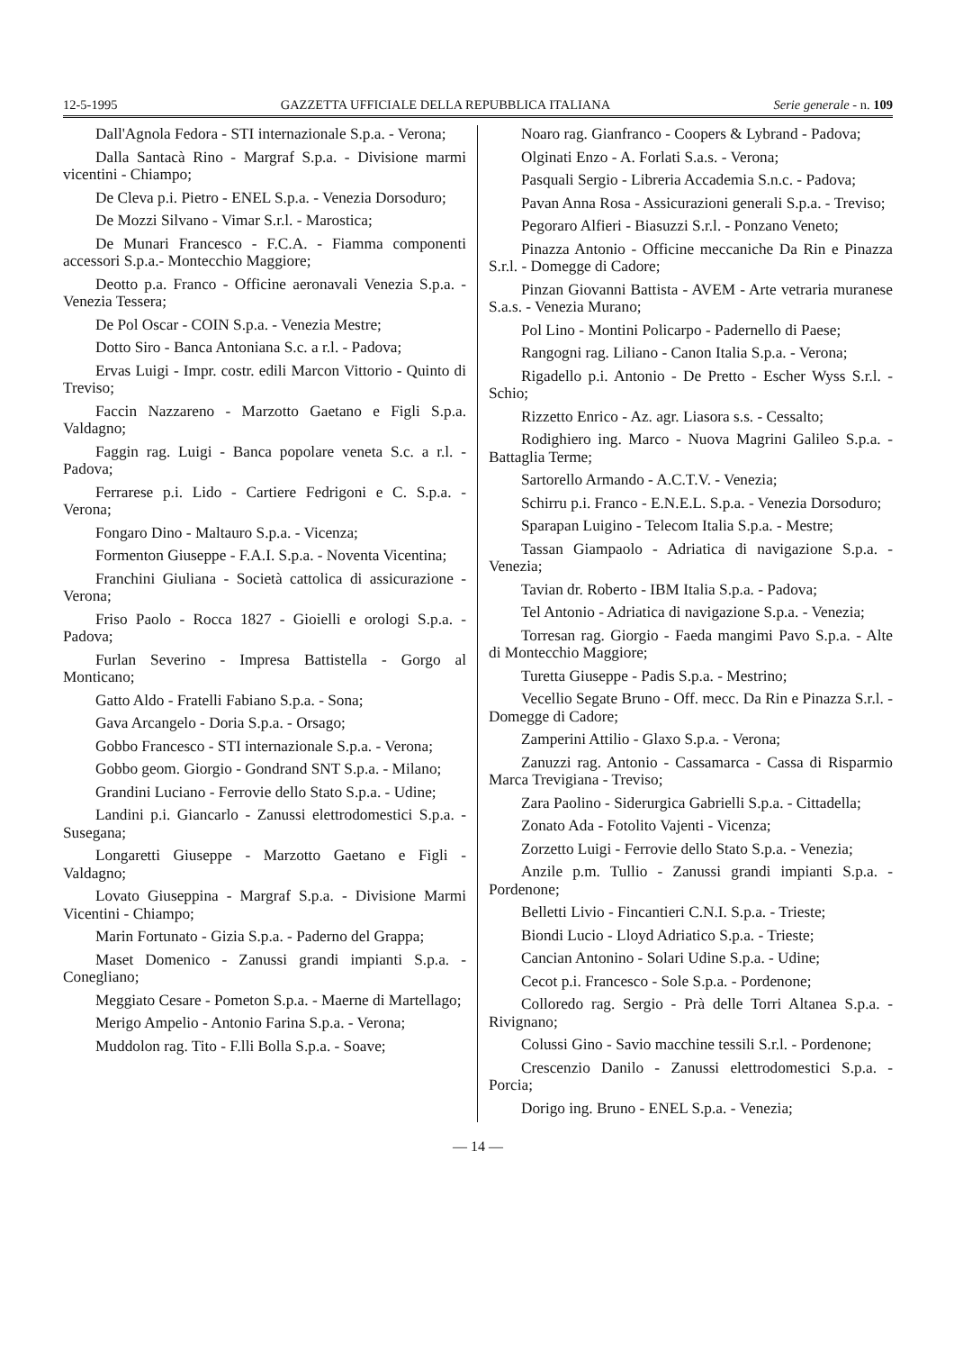12-5-1995 GAZZETTA UFFICIALE DELLA REPUBBLICA ITALIANA Serie generale - n. 109
Dall'Agnola Fedora - STI internazionale S.p.a. - Verona;
Dalla Santacà Rino - Margraf S.p.a. - Divisione marmi vicentini - Chiampo;
De Cleva p.i. Pietro - ENEL S.p.a. - Venezia Dorsoduro;
De Mozzi Silvano - Vimar S.r.l. - Marostica;
De Munari Francesco - F.C.A. - Fiamma componenti accessori S.p.a.- Montecchio Maggiore;
Deotto p.a. Franco - Officine aeronavali Venezia S.p.a. - Venezia Tessera;
De Pol Oscar - COIN S.p.a. - Venezia Mestre;
Dotto Siro - Banca Antoniana S.c. a r.l. - Padova;
Ervas Luigi - Impr. costr. edili Marcon Vittorio - Quinto di Treviso;
Faccin Nazzareno - Marzotto Gaetano e Figli S.p.a. Valdagno;
Faggin rag. Luigi - Banca popolare veneta S.c. a r.l. - Padova;
Ferrarese p.i. Lido - Cartiere Fedrigoni e C. S.p.a. - Verona;
Fongaro Dino - Maltauro S.p.a. - Vicenza;
Formenton Giuseppe - F.A.I. S.p.a. - Noventa Vicentina;
Franchini Giuliana - Società cattolica di assicurazione - Verona;
Friso Paolo - Rocca 1827 - Gioielli e orologi S.p.a. - Padova;
Furlan Severino - Impresa Battistella - Gorgo al Monticano;
Gatto Aldo - Fratelli Fabiano S.p.a. - Sona;
Gava Arcangelo - Doria S.p.a. - Orsago;
Gobbo Francesco - STI internazionale S.p.a. - Verona;
Gobbo geom. Giorgio - Gondrand SNT S.p.a. - Milano;
Grandini Luciano - Ferrovie dello Stato S.p.a. - Udine;
Landini p.i. Giancarlo - Zanussi elettrodomestici S.p.a. - Susegana;
Longaretti Giuseppe - Marzotto Gaetano e Figli - Valdagno;
Lovato Giuseppina - Margraf S.p.a. - Divisione Marmi Vicentini - Chiampo;
Marin Fortunato - Gizia S.p.a. - Paderno del Grappa;
Maset Domenico - Zanussi grandi impianti S.p.a. - Conegliano;
Meggiato Cesare - Pometon S.p.a. - Maerne di Martellago;
Merigo Ampelio - Antonio Farina S.p.a. - Verona;
Muddolon rag. Tito - F.lli Bolla S.p.a. - Soave;
Noaro rag. Gianfranco - Coopers & Lybrand - Padova;
Olginati Enzo - A. Forlati S.a.s. - Verona;
Pasquali Sergio - Libreria Accademia S.n.c. - Padova;
Pavan Anna Rosa - Assicurazioni generali S.p.a. - Treviso;
Pegoraro Alfieri - Biasuzzi S.r.l. - Ponzano Veneto;
Pinazza Antonio - Officine meccaniche Da Rin e Pinazza S.r.l. - Domegge di Cadore;
Pinzan Giovanni Battista - AVEM - Arte vetraria muranese S.a.s. - Venezia Murano;
Pol Lino - Montini Policarpo - Padernello di Paese;
Rangogni rag. Liliano - Canon Italia S.p.a. - Verona;
Rigadello p.i. Antonio - De Pretto - Escher Wyss S.r.l. - Schio;
Rizzetto Enrico - Az. agr. Liasora s.s. - Cessalto;
Rodighiero ing. Marco - Nuova Magrini Galileo S.p.a. - Battaglia Terme;
Sartorello Armando - A.C.T.V. - Venezia;
Schirru p.i. Franco - E.N.E.L. S.p.a. - Venezia Dorsoduro;
Sparapan Luigino - Telecom Italia S.p.a. - Mestre;
Tassan Giampaolo - Adriatica di navigazione S.p.a. - Venezia;
Tavian dr. Roberto - IBM Italia S.p.a. - Padova;
Tel Antonio - Adriatica di navigazione S.p.a. - Venezia;
Torresan rag. Giorgio - Faeda mangimi Pavo S.p.a. - Alte di Montecchio Maggiore;
Turetta Giuseppe - Padis S.p.a. - Mestrino;
Vecellio Segate Bruno - Off. mecc. Da Rin e Pinazza S.r.l. - Domegge di Cadore;
Zamperini Attilio - Glaxo S.p.a. - Verona;
Zanuzzi rag. Antonio - Cassamarca - Cassa di Risparmio Marca Trevigiana - Treviso;
Zara Paolino - Siderurgica Gabrielli S.p.a. - Cittadella;
Zonato Ada - Fotolito Vajenti - Vicenza;
Zorzetto Luigi - Ferrovie dello Stato S.p.a. - Venezia;
Anzile p.m. Tullio - Zanussi grandi impianti S.p.a. - Pordenone;
Belletti Livio - Fincantieri C.N.I. S.p.a. - Trieste;
Biondi Lucio - Lloyd Adriatico S.p.a. - Trieste;
Cancian Antonino - Solari Udine S.p.a. - Udine;
Cecot p.i. Francesco - Sole S.p.a. - Pordenone;
Colloredo rag. Sergio - Prà delle Torri Altanea S.p.a. - Rivignano;
Colussi Gino - Savio macchine tessili S.r.l. - Pordenone;
Crescenzio Danilo - Zanussi elettrodomestici S.p.a. - Porcia;
Dorigo ing. Bruno - ENEL S.p.a. - Venezia;
— 14 —